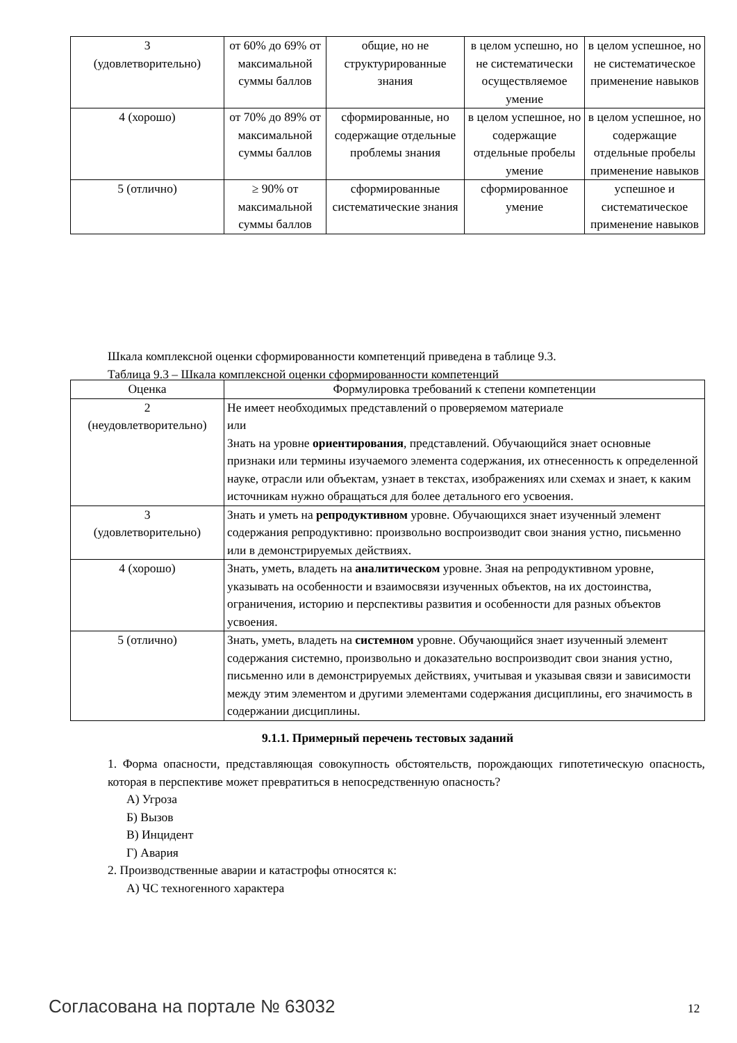| 3 (удовлетворительно) | от 60% до 69% от максимальной суммы баллов | общие, но не структурированные знания | в целом успешно, но не систематически осуществляемое умение | в целом успешное, но не систематическое применение навыков |
| 4 (хорошо) | от 70% до 89% от максимальной суммы баллов | сформированные, но содержащие отдельные проблемы знания | в целом успешное, но содержащие отдельные пробелы умение | в целом успешное, но содержащие отдельные пробелы применение навыков |
| 5 (отлично) | ≥ 90% от максимальной суммы баллов | сформированные систематические знания | сформированное умение | успешное и систематическое применение навыков |
Шкала комплексной оценки сформированности компетенций приведена в таблице 9.3.
Таблица 9.3 – Шкала комплексной оценки сформированности компетенций
| Оценка | Формулировка требований к степени компетенции |
| --- | --- |
| 2 (неудовлетворительно) | Не имеет необходимых представлений о проверяемом материале или Знать на уровне ориентирования , представлений. Обучающийся знает основные признаки или термины изучаемого элемента содержания, их отнесенность к определенной науке, отрасли или объектам, узнает в текстах, изображениях или схемах и знает, к каким источникам нужно обращаться для более детального его усвоения. |
| 3 (удовлетворительно) | Знать и уметь на репродуктивном уровне. Обучающихся знает изученный элемент содержания репродуктивно: произвольно воспроизводит свои знания устно, письменно или в демонстрируемых действиях. |
| 4 (хорошо) | Знать, уметь, владеть на аналитическом уровне. Зная на репродуктивном уровне, указывать на особенности и взаимосвязи изученных объектов, на их достоинства, ограничения, историю и перспективы развития и особенности для разных объектов усвоения. |
| 5 (отлично) | Знать, уметь, владеть на системном уровне. Обучающийся знает изученный элемент содержания системно, произвольно и доказательно воспроизводит свои знания устно, письменно или в демонстрируемых действиях, учитывая и указывая связи и зависимости между этим элементом и другими элементами содержания дисциплины, его значимость в содержании дисциплины. |
9.1.1. Примерный перечень тестовых заданий
1. Форма опасности, представляющая совокупность обстоятельств, порождающих гипотетическую опасность, которая в перспективе может превратиться в непосредственную опасность?
А) Угроза
Б) Вызов
В) Инцидент
Г) Авария
2. Производственные аварии и катастрофы относятся к:
А) ЧС техногенного характера
Согласована на портале № 63032 12